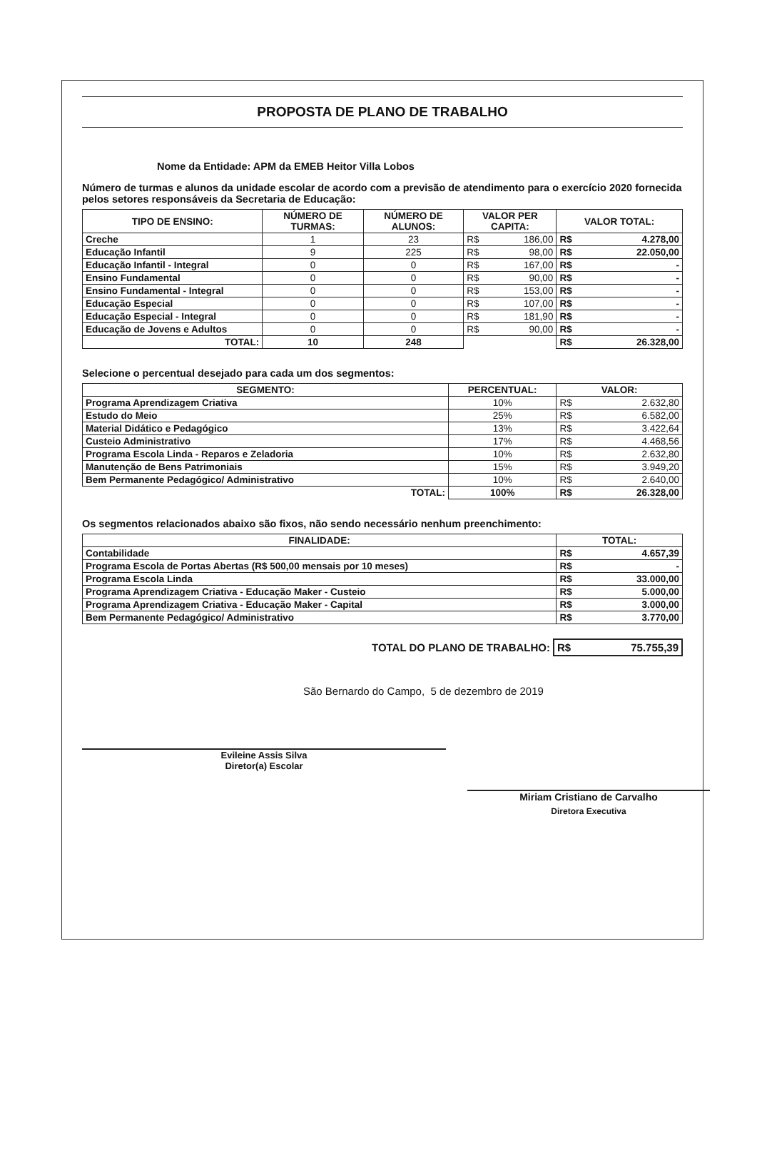PROPOSTA DE PLANO DE TRABALHO
Nome da Entidade: APM da EMEB Heitor Villa Lobos
Número de turmas e alunos da unidade escolar de acordo com a previsão de atendimento para o exercício 2020 fornecida pelos setores responsáveis da Secretaria de Educação:
| TIPO DE ENSINO: | NÚMERO DE TURMAS: | NÚMERO DE ALUNOS: | VALOR PER CAPITA: | VALOR TOTAL: |
| --- | --- | --- | --- | --- |
| Creche | 1 | 23 | R$ 186,00 | R$ 4.278,00 |
| Educação Infantil | 9 | 225 | R$ 98,00 | R$ 22.050,00 |
| Educação Infantil - Integral | 0 | 0 | R$ 167,00 | R$ - |
| Ensino Fundamental | 0 | 0 | R$ 90,00 | R$ - |
| Ensino Fundamental - Integral | 0 | 0 | R$ 153,00 | R$ - |
| Educação Especial | 0 | 0 | R$ 107,00 | R$ - |
| Educação Especial - Integral | 0 | 0 | R$ 181,90 | R$ - |
| Educação de Jovens e Adultos | 0 | 0 | R$ 90,00 | R$ - |
| TOTAL: | 10 | 248 | | R$ 26.328,00 |
Selecione o percentual desejado para cada um dos segmentos:
| SEGMENTO: | PERCENTUAL: | VALOR: |
| --- | --- | --- |
| Programa Aprendizagem Criativa | 10% | R$ 2.632,80 |
| Estudo do Meio | 25% | R$ 6.582,00 |
| Material Didático e Pedagógico | 13% | R$ 3.422,64 |
| Custeio Administrativo | 17% | R$ 4.468,56 |
| Programa Escola Linda - Reparos e Zeladoria | 10% | R$ 2.632,80 |
| Manutenção de Bens Patrimoniais | 15% | R$ 3.949,20 |
| Bem Permanente Pedagógico/ Administrativo | 10% | R$ 2.640,00 |
| TOTAL: | 100% | R$ 26.328,00 |
Os segmentos relacionados abaixo são fixos, não sendo necessário nenhum preenchimento:
| FINALIDADE: | TOTAL: |
| --- | --- |
| Contabilidade | R$ 4.657,39 |
| Programa Escola de Portas Abertas (R$ 500,00 mensais por 10 meses) | R$ - |
| Programa Escola Linda | R$ 33.000,00 |
| Programa Aprendizagem Criativa - Educação Maker - Custeio | R$ 5.000,00 |
| Programa Aprendizagem Criativa - Educação Maker - Capital | R$ 3.000,00 |
| Bem Permanente Pedagógico/ Administrativo | R$ 3.770,00 |
TOTAL DO PLANO DE TRABALHO: R$ 75.755,39
São Bernardo do Campo, 5 de dezembro de 2019
Evileine Assis Silva
Diretor(a) Escolar
Miriam Cristiano de Carvalho
Diretora Executiva